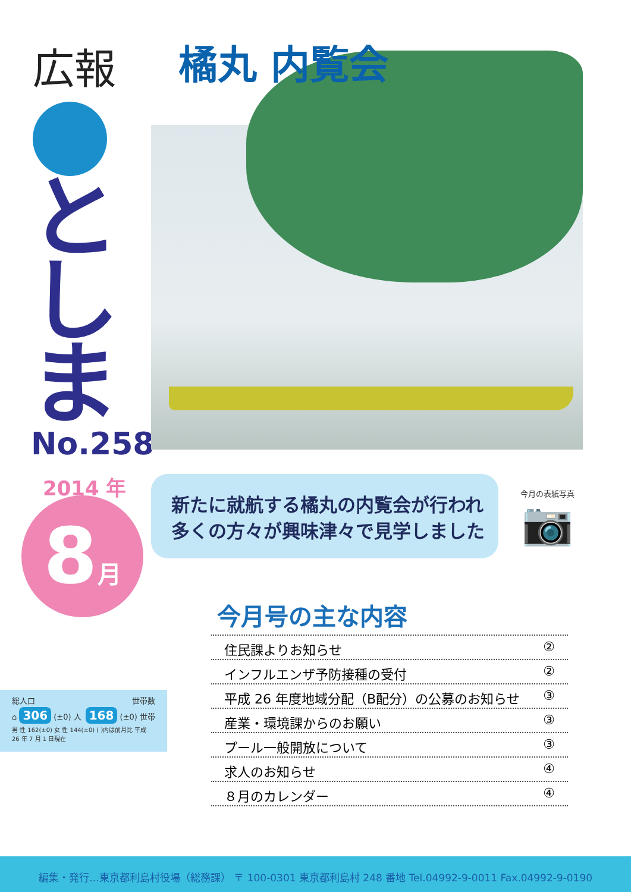広報
と
し
ま
No.258
2014 年
8月
橘丸 内覧会
新たに就航する橘丸の内覧会が行われ
多くの方々が興味津々で見学しました
今月の表紙写真
📷
総人口 世帯数
⌂ 306 (±0) 人 168 (±0) 世帯
男 性 162(±0) 女 性 144(±0) ( )内は前月比 平成 26 年 7 月 1 日現在
今月号の主な内容
住民課よりお知らせ ②
インフルエンザ予防接種の受付 ②
平成 26 年度地域分配（B配分）の公募のお知らせ ③
産業・環境課からのお願い ③
プール一般開放について ③
求人のお知らせ ④
８月のカレンダー ④
編集・発行…東京都利島村役場（総務課） 〒 100-0301 東京都利島村 248 番地 Tel.04992-9-0011 Fax.04992-9-0190